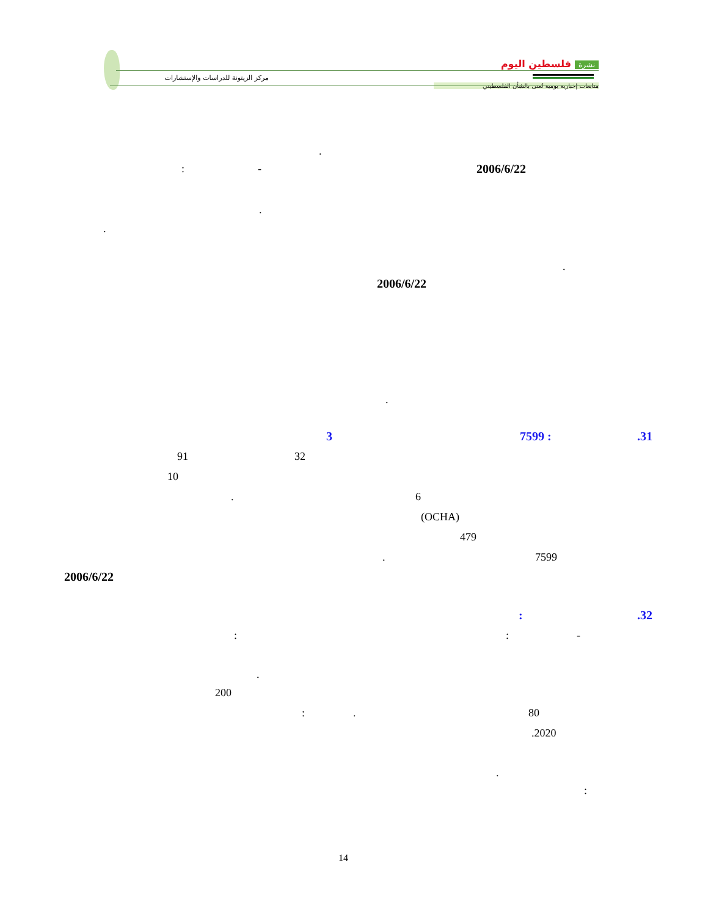مركز الزيتونة للدراسات والإستشارات
نشرة فلسطين اليوم
متابعات إخبارية يومية تُعنى بالشأن الفلسطيني
.
: - 2006/6/22
.
.
.
2006/6/22
.
3 7599 : .31
91 32
10
. 6
(OCHA)
479
. 7599
2006/6/22
: .32
: : -
.
200
: . 80
.2020
.
:
14